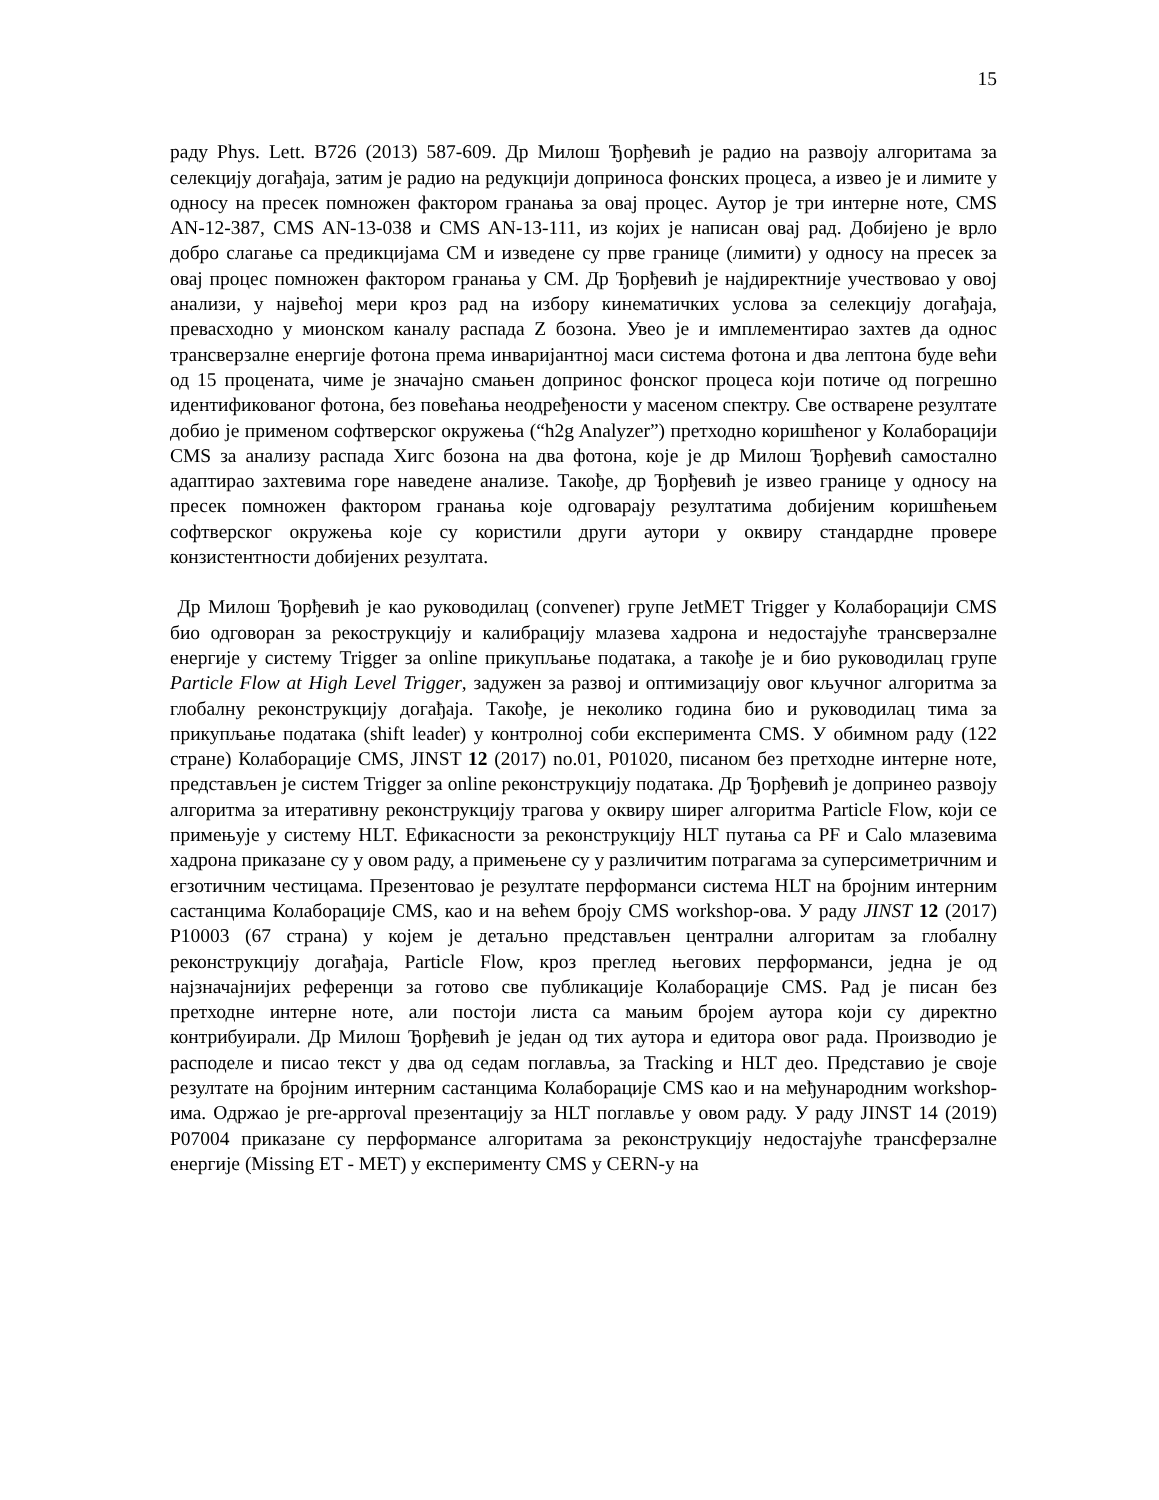15
раду Phys. Lett. B726 (2013) 587-609. Др Милош Ђорђевић је радио на развоју алгоритама за селекцију догађаја, затим је радио на редукцији доприноса фонских процеса, а извео је и лимите у односу на пресек помножен фактором гранања за овај процес. Аутор је три интерне ноте, CMS AN-12-387, CMS AN-13-038 и CMS AN-13-111, из којих је написан овај рад. Добијено је врло добро слагање са предикцијама СМ и изведене су прве границе (лимити) у односу на пресек за овај процес помножен фактором гранања у СМ. Др Ђорђевић је најдиректније учествовао у овој анализи, у највећој мери кроз рад на избору кинематичких услова за селекцију догађаја, превасходно у мионском каналу распада Z бозона. Увео је и имплементирао захтев да однос трансверзалне енергије фотона према инваријантној маси система фотона и два лептона буде већи од 15 процената, чиме је значајно смањен допринос фонског процеса који потиче од погрешно идентификованог фотона, без повећања неодређености у масеном спектру. Све остварене резултате добио је применом софтверског окружења (“h2g Analyzer”) претходно коришћеног у Колаборацији CMS за анализу распада Хигс бозона на два фотона, које је др Милош Ђорђевић самостално адаптирао захтевима горе наведене анализе. Такође, др Ђорђевић је извео границе у односу на пресек помножен фактором гранања које одговарају резултатима добијеним коришћењем софтверског окружења које су користили други аутори у оквиру стандардне провере конзистентности добијених резултата.
Др Милош Ђорђевић је као руководилац (convener) групе JetMET Trigger у Колаборацији CMS био одговоран за рекострукцију и калибрацију млазева хадрона и недостајуће трансверзалне енергије у систему Trigger за online прикупљање података, а такође је и био руководилац групе Particle Flow at High Level Trigger, задужен за развој и оптимизацију овог кључног алгоритма за глобалну реконструкцију догађаја. Такође, је неколико година био и руководилац тима за прикупљање података (shift leader) у контролној соби експеримента CMS. У обимном раду (122 стране) Колаборације CMS, JINST 12 (2017) no.01, P01020, писаном без претходне интерне ноте, представљен је систем Trigger за online реконструкцију података. Др Ђорђевић је допринео развоју алгоритма за итеративну реконструкцију трагова у оквиру ширег алгоритма Particle Flow, који се примењује у систему HLT. Ефикасности за реконструкцију HLT путања са PF и Calo млазевима хадрона приказане су у овом раду, а примењене су у различитим потрагама за суперсиметричним и егзотичним честицама. Презентовао је резултате перформанси система HLT на бројним интерним састанцима Колаборације CMS, као и на већем броју CMS workshop-ова. У раду JINST 12 (2017) P10003 (67 страна) у којем је детаљно представљен централни алгоритам за глобалну реконструкцију догађаја, Particle Flow, кроз преглед његових перформанси, једна је од најзначајнијих референци за готово све публикације Колаборације CMS. Рад је писан без претходне интерне ноте, али постоји листа са мањим бројем аутора који су директно контрибуирали. Др Милош Ђорђевић је један од тих аутора и едитора овог рада. Производио је расподеле и писао текст у два од седам поглавља, за Tracking и HLT део. Представио је своје резултате на бројним интерним састанцима Колаборације CMS као и на међународним workshop-има. Одржао је pre-approval презентацију за HLT поглавље у овом раду. У раду JINST 14 (2019) P07004 приказане су перформансе алгоритама за реконструкцију недостајуће трансферзалне енергије (Missing ET - MET) у експерименту CMS у CERN-у на